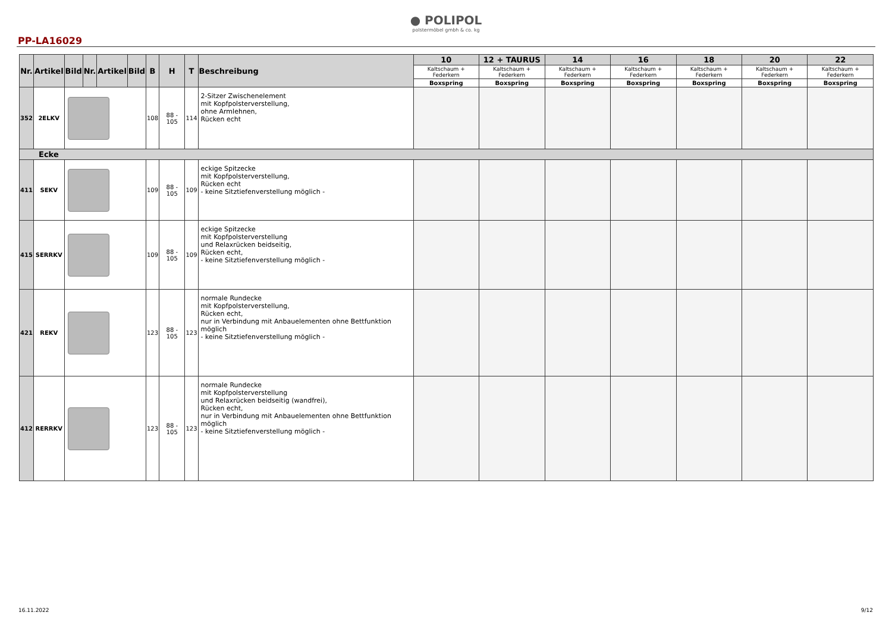● POLIPOL
polstermöbel gmbh & co. kg
PP-LA16029
| Nr. | Artikel | Bild | Nr. | Artikel | Bild | B | H | T | Beschreibung | 10 | 12 + TAURUS | 14 | 16 | 18 | 20 | 22 |
| --- | --- | --- | --- | --- | --- | --- | --- | --- | --- | --- | --- | --- | --- | --- | --- | --- |
| | | | | | | | | | | Kaltschaum + Federkern | Kaltschaum + Federkern | Kaltschaum + Federkern | Kaltschaum + Federkern | Kaltschaum + Federkern | Kaltschaum + Federkern | Kaltschaum + Federkern |
| | | | | | | | | | | Boxspring | Boxspring | Boxspring | Boxspring | Boxspring | Boxspring | Boxspring |
| 352 | 2ELKV | | | | | 108 | 88 - 105 | 114 | 2-Sitzer Zwischenelement mit Kopfpolsterverstellung, ohne Armlehnen, Rücken echt | | | | | | | |
| Ecke | | | | | | | | | | | | | | | | |
| 411 | SEKV | | | | | 109 | 88 - 105 | 109 | eckige Spitzecke mit Kopfpolsterverstellung, Rücken echt - keine Sitztiefenverstellung möglich - | | | | | | | |
| 415 | SERRKV | | | | | 109 | 88 - 105 | 109 | eckige Spitzecke mit Kopfpolsterverstellung und Relaxrücken beidseitig, Rücken echt, - keine Sitztiefenverstellung möglich - | | | | | | | |
| 421 | REKV | | | | | 123 | 88 - 105 | 123 | normale Rundecke mit Kopfpolsterverstellung, Rücken echt, nur in Verbindung mit Anbauelementen ohne Bettfunktion möglich - keine Sitztiefenverstellung möglich - | | | | | | | |
| 412 | RERRKV | | | | | 123 | 88 - 105 | 123 | normale Rundecke mit Kopfpolsterverstellung und Relaxrücken beidseitig (wandfrei), Rücken echt, nur in Verbindung mit Anbauelementen ohne Bettfunktion möglich - keine Sitztiefenverstellung möglich - | | | | | | | |
16.11.2022 9/12